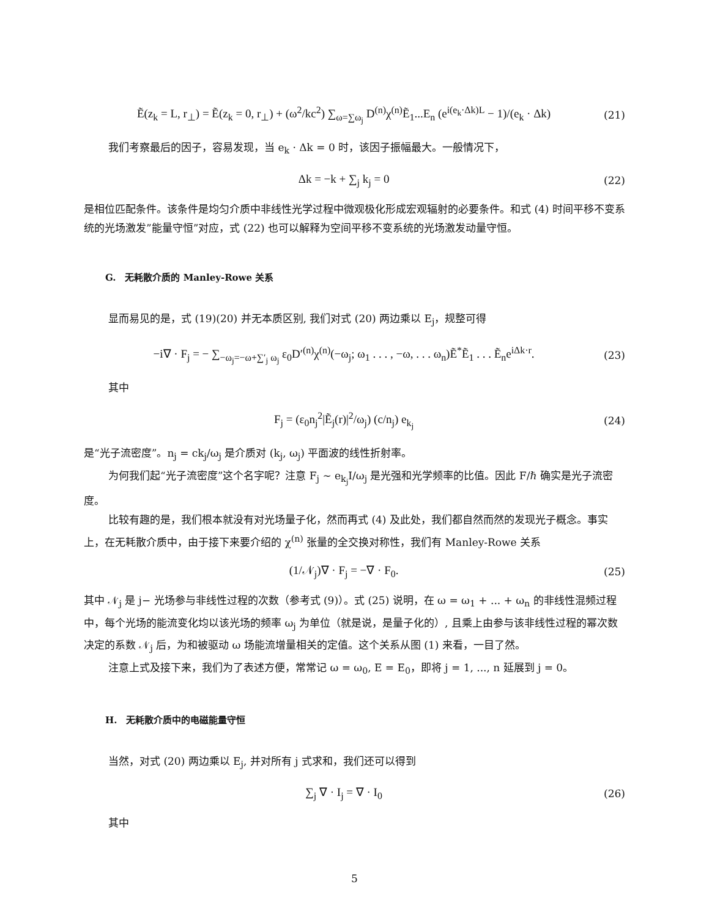Ẽ(z<sub>k</sub> = L, r<sub>⊥</sub>) = Ẽ(z<sub>k</sub> = 0, r<sub>⊥</sub>) + (ω<sup>2</sup>/kc<sup>2</sup>) ∑<sub>ω=∑ω<sub>j</sub></sub> D<sup>(n)</sup>χ<sup>(n)</sup>Ẽ<sub>1</sub>...E<sub>n</sub> (e<sup>i(e<sub>k</sub>·Δk)L</sup> − 1)/(e<sub>k</sub> · Δk) (21)
我们考察最后的因子，容易发现，当 e<sub>k</sub> · Δk = 0 时，该因子振幅最大。一般情况下，
Δk = −k + ∑<sub>j</sub> k<sub>j</sub> = 0 (22)
是相位匹配条件。该条件是均匀介质中非线性光学过程中微观极化形成宏观辐射的必要条件。和式 (4) 时间平移不变系统的光场激发”能量守恒”对应，式 (22) 也可以解释为空间平移不变系统的光场激发动量守恒。
G.　无耗散介质的 Manley-Rowe 关系
显而易见的是，式 (19)(20) 并无本质区别, 我们对式 (20) 两边乘以 E<sub>j</sub>，规整可得
−i∇ · F<sub>j</sub> = − ∑<sub>−ω<sub>j</sub>=−ω+∑′<sub>j</sub> ω<sub>j</sub></sub> ε<sub>0</sub>D′<sup>(n)</sup>χ<sup>(n)</sup>(−ω<sub>j</sub>; ω<sub>1</sub> . . . , −ω, . . . ω<sub>n</sub>)Ẽ<sup>*</sup>Ẽ<sub>1</sub> . . . Ẽ<sub>n</sub>e<sup>iΔk·r</sup>. (23)
其中
F<sub>j</sub> = (ε<sub>0</sub>n<sub>j</sub><sup>2</sup>|Ẽ<sub>j</sub>(r)|<sup>2</sup>/ω<sub>j</sub>) (c/n<sub>j</sub>) e<sub>k<sub>j</sub></sub> (24)
是“光子流密度”。n<sub>j</sub> = ck<sub>j</sub>/ω<sub>j</sub> 是介质对 (k<sub>j</sub>, ω<sub>j</sub>) 平面波的线性折射率。
为何我们起“光子流密度”这个名字呢？注意 F<sub>j</sub> ∼ e<sub>k<sub>j</sub></sub>I/ω<sub>j</sub> 是光强和光学频率的比值。因此 F/ℏ 确实是光子流密度。
比较有趣的是，我们根本就没有对光场量子化，然而再式 (4) 及此处，我们都自然而然的发现光子概念。事实上，在无耗散介质中，由于接下来要介绍的 χ<sup>(n)</sup> 张量的全交换对称性，我们有 Manley-Rowe 关系
(1/𝒩<sub>j</sub>)∇ · F<sub>j</sub> = −∇ · F<sub>0</sub>. (25)
其中 𝒩<sub>j</sub> 是 j− 光场参与非线性过程的次数（参考式 (9)）。式 (25) 说明，在 ω = ω<sub>1</sub> + ... + ω<sub>n</sub> 的非线性混频过程中，每个光场的能流变化均以该光场的频率 ω<sub>j</sub> 为单位（就是说，是量子化的）, 且乘上由参与该非线性过程的幂次数决定的系数 𝒩<sub>j</sub> 后，为和被驱动 ω 场能流增量相关的定值。这个关系从图 (1) 来看，一目了然。
注意上式及接下来，我们为了表述方便，常常记 ω = ω<sub>0</sub>, E = E<sub>0</sub>，即将 j = 1, ..., n 延展到 j = 0。
H.　无耗散介质中的电磁能量守恒
当然，对式 (20) 两边乘以 E<sub>j</sub>, 并对所有 j 式求和，我们还可以得到
∑<sub>j</sub> ∇ · I<sub>j</sub> = ∇ · I<sub>0</sub> (26)
其中
5